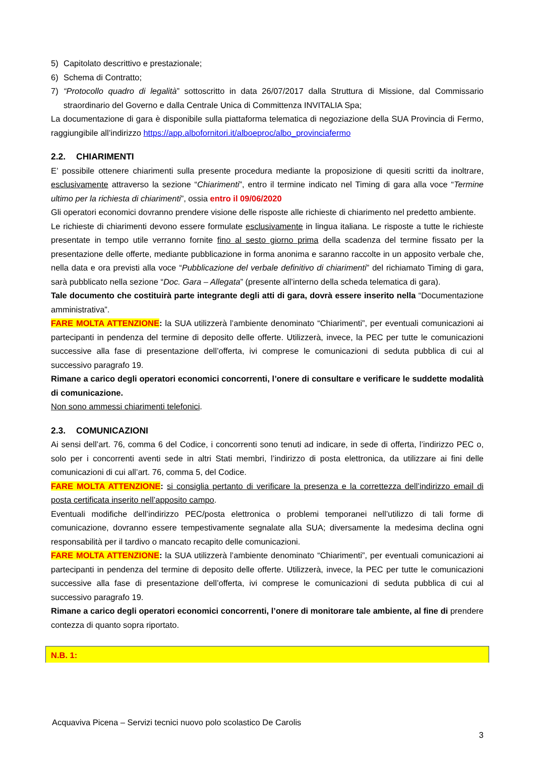5) Capitolato descrittivo e prestazionale;
6) Schema di Contratto;
7) “Protocollo quadro di legalità” sottoscritto in data 26/07/2017 dalla Struttura di Missione, dal Commissario straordinario del Governo e dalla Centrale Unica di Committenza INVITALIA Spa;
La documentazione di gara è disponibile sulla piattaforma telematica di negoziazione della SUA Provincia di Fermo, raggiungibile all’indirizzo https://app.albofornitori.it/alboeproc/albo_provinciafermo
2.2. CHIARIMENTI
E’ possibile ottenere chiarimenti sulla presente procedura mediante la proposizione di quesiti scritti da inoltrare, esclusivamente attraverso la sezione “Chiarimenti”, entro il termine indicato nel Timing di gara alla voce “Termine ultimo per la richiesta di chiarimenti”, ossia entro il 09/06/2020
Gli operatori economici dovranno prendere visione delle risposte alle richieste di chiarimento nel predetto ambiente.
Le richieste di chiarimenti devono essere formulate esclusivamente in lingua italiana. Le risposte a tutte le richieste presentate in tempo utile verranno fornite fino al sesto giorno prima della scadenza del termine fissato per la presentazione delle offerte, mediante pubblicazione in forma anonima e saranno raccolte in un apposito verbale che, nella data e ora previsti alla voce “Pubblicazione del verbale definitivo di chiarimenti” del richiamato Timing di gara, sarà pubblicato nella sezione “Doc. Gara – Allegata” (presente all’interno della scheda telematica di gara).
Tale documento che costituirà parte integrante degli atti di gara, dovrà essere inserito nella “Documentazione amministrativa”.
FARE MOLTA ATTENZIONE: la SUA utilizzerà l’ambiente denominato “Chiarimenti”, per eventuali comunicazioni ai partecipanti in pendenza del termine di deposito delle offerte. Utilizzerà, invece, la PEC per tutte le comunicazioni successive alla fase di presentazione dell’offerta, ivi comprese le comunicazioni di seduta pubblica di cui al successivo paragrafo 19.
Rimane a carico degli operatori economici concorrenti, l’onere di consultare e verificare le suddette modalità di comunicazione.
Non sono ammessi chiarimenti telefonici.
2.3. COMUNICAZIONI
Ai sensi dell’art. 76, comma 6 del Codice, i concorrenti sono tenuti ad indicare, in sede di offerta, l’indirizzo PEC o, solo per i concorrenti aventi sede in altri Stati membri, l’indirizzo di posta elettronica, da utilizzare ai fini delle comunicazioni di cui all’art. 76, comma 5, del Codice.
FARE MOLTA ATTENZIONE: si consiglia pertanto di verificare la presenza e la correttezza dell’indirizzo email di posta certificata inserito nell’apposito campo.
Eventuali modifiche dell’indirizzo PEC/posta elettronica o problemi temporanei nell’utilizzo di tali forme di comunicazione, dovranno essere tempestivamente segnalate alla SUA; diversamente la medesima declina ogni responsabilità per il tardivo o mancato recapito delle comunicazioni.
FARE MOLTA ATTENZIONE: la SUA utilizzerà l’ambiente denominato “Chiarimenti”, per eventuali comunicazioni ai partecipanti in pendenza del termine di deposito delle offerte. Utilizzerà, invece, la PEC per tutte le comunicazioni successive alla fase di presentazione dell’offerta, ivi comprese le comunicazioni di seduta pubblica di cui al successivo paragrafo 19.
Rimane a carico degli operatori economici concorrenti, l’onere di monitorare tale ambiente, al fine di prendere contezza di quanto sopra riportato.
N.B. 1:
Acquaviva Picena – Servizi tecnici nuovo polo scolastico De Carolis
3